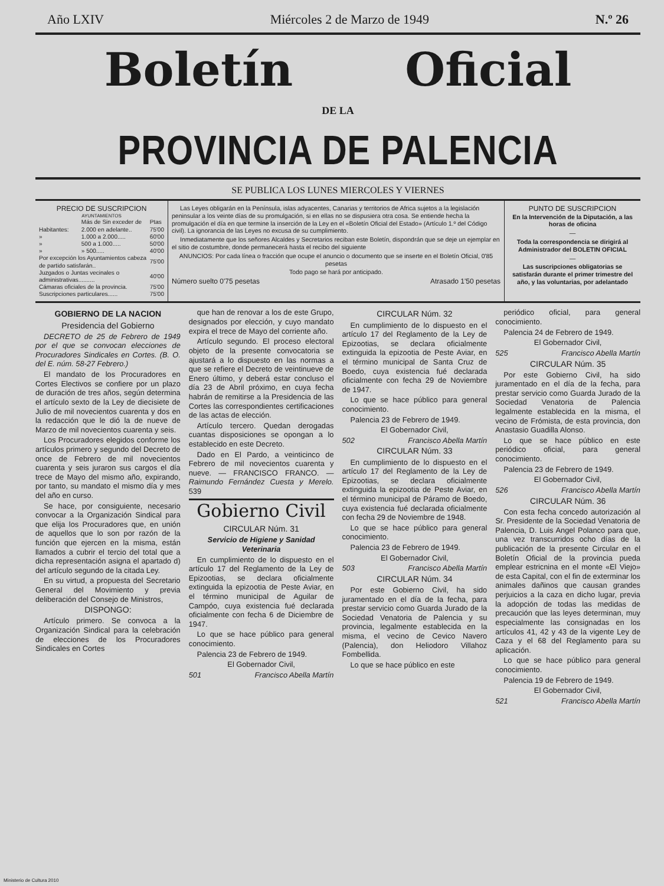Año LXIV Miércoles 2 de Marzo de 1949 N.º 26
Boletín Oficial
DE LA
PROVINCIA DE PALENCIA
SE PUBLICA LOS LUNES MIERCOLES Y VIERNES
PRECIO DE SUSCRIPCION
AYUNTAMIENTOS
| | Más de Sin exceder de | Ptas |
| Habitantes: | 2.000 en adelante.. | 75'00 |
| » | 1.000 a 2.000..... | 60'00 |
| » | 500 a 1.000..... | 50'00 |
| » | » 500..... | 40'00 |
| Por excepción los Ayuntamientos cabeza de partido satisfarán.. | | 75'00 |
| Juzgados o Juntas vecinales o administrativas.......... | | 40'00 |
| Cámaras oficiales de la provincia. | | 75'00 |
| Suscripciones particulares...... | | 75'00 |
Las Leyes obligarán en la Península, islas adyacentes, Canarias y territorios de Africa sujetos a la legislación peninsular a los veinte días de su promulgación, si en ellas no se dispusiera otra cosa. Se entiende hecha la promulgación el día en que termine la inserción de la Ley en el «Boletín Oficial del Estado» (Artículo 1.º del Código civil). La ignorancia de las Leyes no excusa de su cumplimiento.
Inmediatamente que los señores Alcaldes y Secretarios reciban este Boletín, dispondrán que se deje un ejemplar en el sitio de costumbre, donde permanecerá hasta el recibo del siguiente
ANUNCIOS: Por cada línea o fracción que ocupe el anuncio o documento que se inserte en el Boletín Oficial, 0'85 pesetas
Todo pago se hará por anticipado.
Número suelto 0'75 pesetas Atrasado 1'50 pesetas
PUNTO DE SUSCRIPCION
En la Intervención de la Diputación, a las horas de oficina
—
Toda la correspondencia se dirigirá al Administrador del BOLETIN OFICIAL
—
Las suscripciones obligatorias se satisfarán durante el primer trimestre del año, y las voluntarias, por adelantado
GOBIERNO DE LA NACION
Presidencia del Gobierno
DECRETO de 25 de Febrero de 1949 por el que se convocan elecciones de Procuradores Sindicales en Cortes. (B. O. del E. núm. 58-27 Febrero.)
El mandato de los Procuradores en Cortes Electivos se confiere por un plazo de duración de tres años, según determina el artículo sexto de la Ley de diecisiete de Julio de mil novecientos cuarenta y dos en la redacción que le dió la de nueve de Marzo de mil novecientos cuarenta y seis.
Los Procuradores elegidos conforme los artículos primero y segundo del Decreto de once de Febrero de mil novecientos cuarenta y seis juraron sus cargos el día trece de Mayo del mismo año, expirando, por tanto, su mandato el mismo día y mes del año en curso.
Se hace, por consiguiente, necesario convocar a la Organización Sindical para que elija los Procuradores que, en unión de aquellos que lo son por razón de la función que ejercen en la misma, están llamados a cubrir el tercio del total que a dicha representación asigna el apartado d) del artículo segundo de la citada Ley.
En su virtud, a propuesta del Secretario General del Movimiento y previa deliberación del Consejo de Ministros,
DISPONGO:
Artículo primero. Se convoca a la Organización Sindical para la celebración de elecciones de los Procuradores Sindicales en Cortes
que han de renovar a los de este Grupo, designados por elección, y cuyo mandato expira el trece de Mayo del corriente año.
Artículo segundo. El proceso electoral objeto de la presente convocatoria se ajustará a lo dispuesto en las normas a que se refiere el Decreto de veintinueve de Enero último, y deberá estar concluso el día 23 de Abril próximo, en cuya fecha habrán de remitirse a la Presidencia de las Cortes las correspondientes certificaciones de las actas de elección.
Artículo tercero. Quedan derogadas cuantas disposiciones se opongan a lo establecido en este Decreto.
Dado en El Pardo, a veinticinco de Febrero de mil novecientos cuarenta y nueve. — FRANCISCO FRANCO. — Raimundo Fernández Cuesta y Merelo. 539
Gobierno Civil
CIRCULAR Núm. 31
Servicio de Higiene y Sanidad Veterinaria
En cumplimiento de lo dispuesto en el artículo 17 del Reglamento de la Ley de Epizootias, se declara oficialmente extinguida la epizootia de Peste Aviar, en el término municipal de Aguilar de Campóo, cuya existencia fué declarada oficialmente con fecha 6 de Diciembre de 1947.
Lo que se hace público para general conocimiento.
Palencia 23 de Febrero de 1949.
El Gobernador Civil,
501 Francisco Abella Martín
CIRCULAR Núm. 32
En cumplimiento de lo dispuesto en el artículo 17 del Reglamento de la Ley de Epizootias, se declara oficialmente extinguida la epizootia de Peste Aviar, en el término municipal de Santa Cruz de Boedo, cuya existencia fué declarada oficialmente con fecha 29 de Noviembre de 1947.
Lo que se hace público para general conocimiento.
Palencia 23 de Febrero de 1949.
El Gobernador Civil,
502 Francisco Abella Martín
CIRCULAR Núm. 33
En cumplimiento de lo dispuesto en el artículo 17 del Reglamento de la Ley de Epizootias, se declara oficialmente extinguida la epizootia de Peste Aviar, en el término municipal de Páramo de Boedo, cuya existencia fué declarada oficialmente con fecha 29 de Noviembre de 1948.
Lo que se hace público para general conocimiento.
Palencia 23 de Febrero de 1949.
El Gobernador Civil,
503 Francisco Abella Martín
CIRCULAR Núm. 34
Por este Gobierno Civil, ha sido juramentado en el día de la fecha, para prestar servicio como Guarda Jurado de la Sociedad Venatoria de Palencia y su provincia, legalmente establecida en la misma, el vecino de Cevico Navero (Palencia), don Heliodoro Villahoz Fombellida.
Lo que se hace público en este
periódico oficial, para general conocimiento.
Palencia 24 de Febrero de 1949.
El Gobernador Civil,
525 Francisco Abella Martín
CIRCULAR Núm. 35
Por este Gobierno Civil, ha sido juramentado en el día de la fecha, para prestar servicio como Guarda Jurado de la Sociedad Venatoria de Palencia legalmente establecida en la misma, el vecino de Frómista, de esta provincia, don Anastasio Guadilla Alonso.
Lo que se hace público en este periódico oficial, para general conocimiento.
Palencia 23 de Febrero de 1949.
El Gobernador Civil,
526 Francisco Abella Martín
CIRCULAR Núm. 36
Con esta fecha concedo autorización al Sr. Presidente de la Sociedad Venatoria de Palencia, D. Luis Angel Polanco para que, una vez transcurridos ocho días de la publicación de la presente Circular en el Boletín Oficial de la provincia pueda emplear estricnina en el monte «El Viejo» de esta Capital, con el fin de exterminar los animales dañinos que causan grandes perjuicios a la caza en dicho lugar, previa la adopción de todas las medidas de precaución que las leyes determinan, muy especialmente las consignadas en los artículos 41, 42 y 43 de la vigente Ley de Caza y el 68 del Reglamento para su aplicación.
Lo que se hace público para general conocimiento.
Palencia 19 de Febrero de 1949.
El Gobernador Civil,
521 Francisco Abella Martín
Ministerio de Cultura 2010